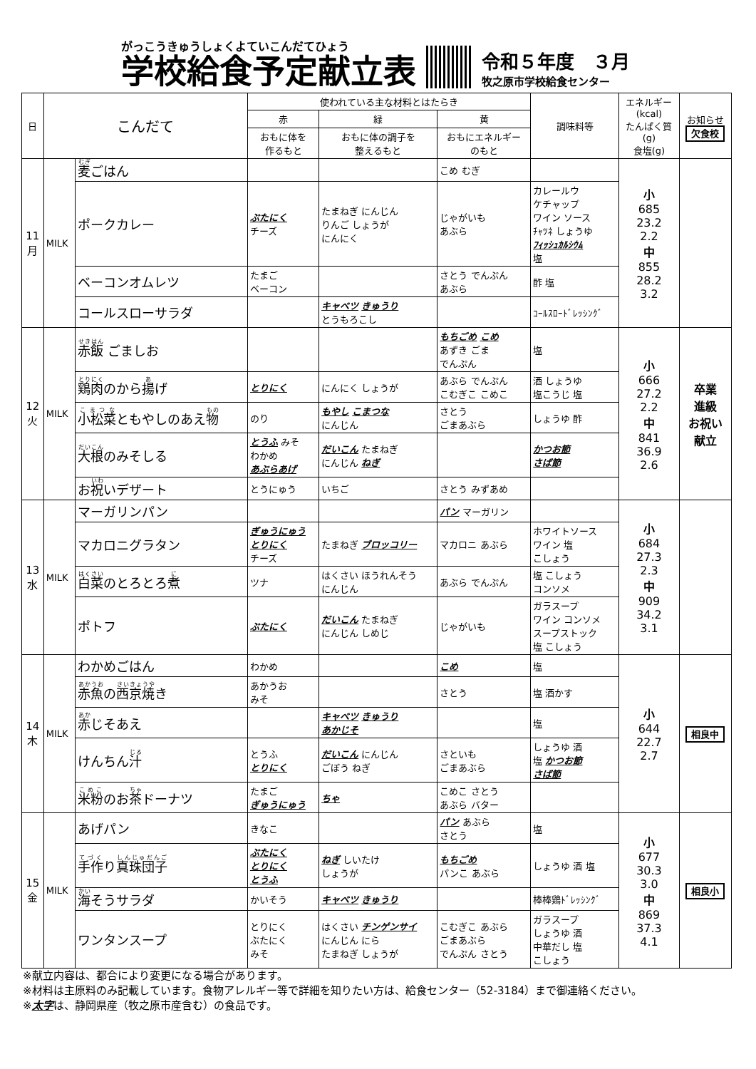がっこうきゅうしょくよていこんだてひょう
学校給食予定献立表
令和５年度　３月
牧之原市学校給食センター
| 日 | こんだて | | 使われている主な材料とはたらき | | | 調味料等 | エネルギー (kcal) たんぱく質 (g) 食塩(g) | お知らせ 欠食校 |
| --- | --- | --- | --- | --- | --- | --- | --- | --- |
| | | | 赤 | 緑 | 黄 | | | |
| | | | おもに体を 作るもと | おもに体の調子を 整えるもと | おもにエネルギー のもと | | | |
| 11 月 | MILK | 麦 ごはん | | | こめ むぎ | | 小 685 23.2 2.2 中 855 28.2 3.2 | |
| | | ポークカレー | ぶたにく チーズ | たまねぎ にんじん りんご しょうが にんにく | じゃがいも あぶら | カレールウ ケチャップ ワイン ソース ﾁｬﾂﾈ しょうゆ ﾌｨｯｼｭｶﾙｼｳﾑ 塩 | | |
| | | ベーコンオムレツ | たまご ベーコン | | さとう でんぷん あぶら | 酢 塩 | | |
| | | コールスローサラダ | | キャベツ きゅうり とうもろこし | | ｺｰﾙｽﾛｰﾄﾞﾚｯｼﾝｸﾞ | | |
| 12 火 | MILK | 赤飯 ごましお | | | もちごめ こめ あずき ごま でんぷん | 塩 | 小 666 27.2 2.2 中 841 36.9 2.6 | 卒業 進級 お祝い 献立 |
| | | 鶏肉 のから 揚 げ | とりにく | にんにく しょうが | あぶら でんぷん こむぎこ こめこ | 酒 しょうゆ 塩こうじ 塩 | | |
| | | 小松菜 ともやしのあえ 物 | のり | もやし こまつな にんじん | さとう ごまあぶら | しょうゆ 酢 | | |
| | | 大根 のみそしる | とうふ みそ わかめ あぶらあげ | だいこん たまねぎ にんじん ねぎ | | かつお節 さば節 | | |
| | | お 祝 いデザート | とうにゅう | いちご | さとう みずあめ | | | |
| 13 水 | MILK | マーガリンパン | | | パン マーガリン | | 小 684 27.3 2.3 中 909 34.2 3.1 | |
| | | マカロニグラタン | ぎゅうにゅう とりにく チーズ | たまねぎ ブロッコリー | マカロニ あぶら | ホワイトソース ワイン 塩 こしょう | | |
| | | 白菜 のとろとろ 煮 | ツナ | はくさい ほうれんそう にんじん | あぶら でんぷん | 塩 こしょう コンソメ | | |
| | | ポトフ | ぶたにく | だいこん たまねぎ にんじん しめじ | じゃがいも | ガラスープ ワイン コンソメ スープストック 塩 こしょう | | |
| 14 木 | MILK | わかめごはん | わかめ | | こめ | 塩 | 小 644 22.7 2.7 | 相良中 |
| | | 赤魚 の 西京焼 き | あかうお みそ | | さとう | 塩 酒かす | | |
| | | 赤 じそあえ | | キャベツ きゅうり あかじそ | | 塩 | | |
| | | けんちん 汁 | とうふ とりにく | だいこん にんじん ごぼう ねぎ | さといも ごまあぶら | しょうゆ 酒 塩 かつお節 さば節 | | |
| | | 米粉 のお 茶 ドーナツ | たまご ぎゅうにゅう | ちゃ | こめこ さとう あぶら バター | | | |
| 15 金 | MILK | あげパン | きなこ | | パン あぶら さとう | 塩 | 小 677 30.3 3.0 中 869 37.3 4.1 | 相良小 |
| | | 手作 り 真珠団子 | ぶたにく とりにく とうふ | ねぎ しいたけ しょうが | もちごめ パンこ あぶら | しょうゆ 酒 塩 | | |
| | | 海 そうサラダ | かいそう | キャベツ きゅうり | | 棒棒鶏ﾄﾞﾚｯｼﾝｸﾞ | | |
| | | ワンタンスープ | とりにく ぶたにく みそ | はくさい チンゲンサイ にんじん にら たまねぎ しょうが | こむぎこ あぶら ごまあぶら でんぷん さとう | ガラスープ しょうゆ 酒 中華だし 塩 こしょう | | |
※献立内容は、都合により変更になる場合があります。
※材料は主原料のみ記載しています。食物アレルギー等で詳細を知りたい方は、給食センター（52-3184）まで御連絡ください。
※太字は、静岡県産（牧之原市産含む）の食品です。